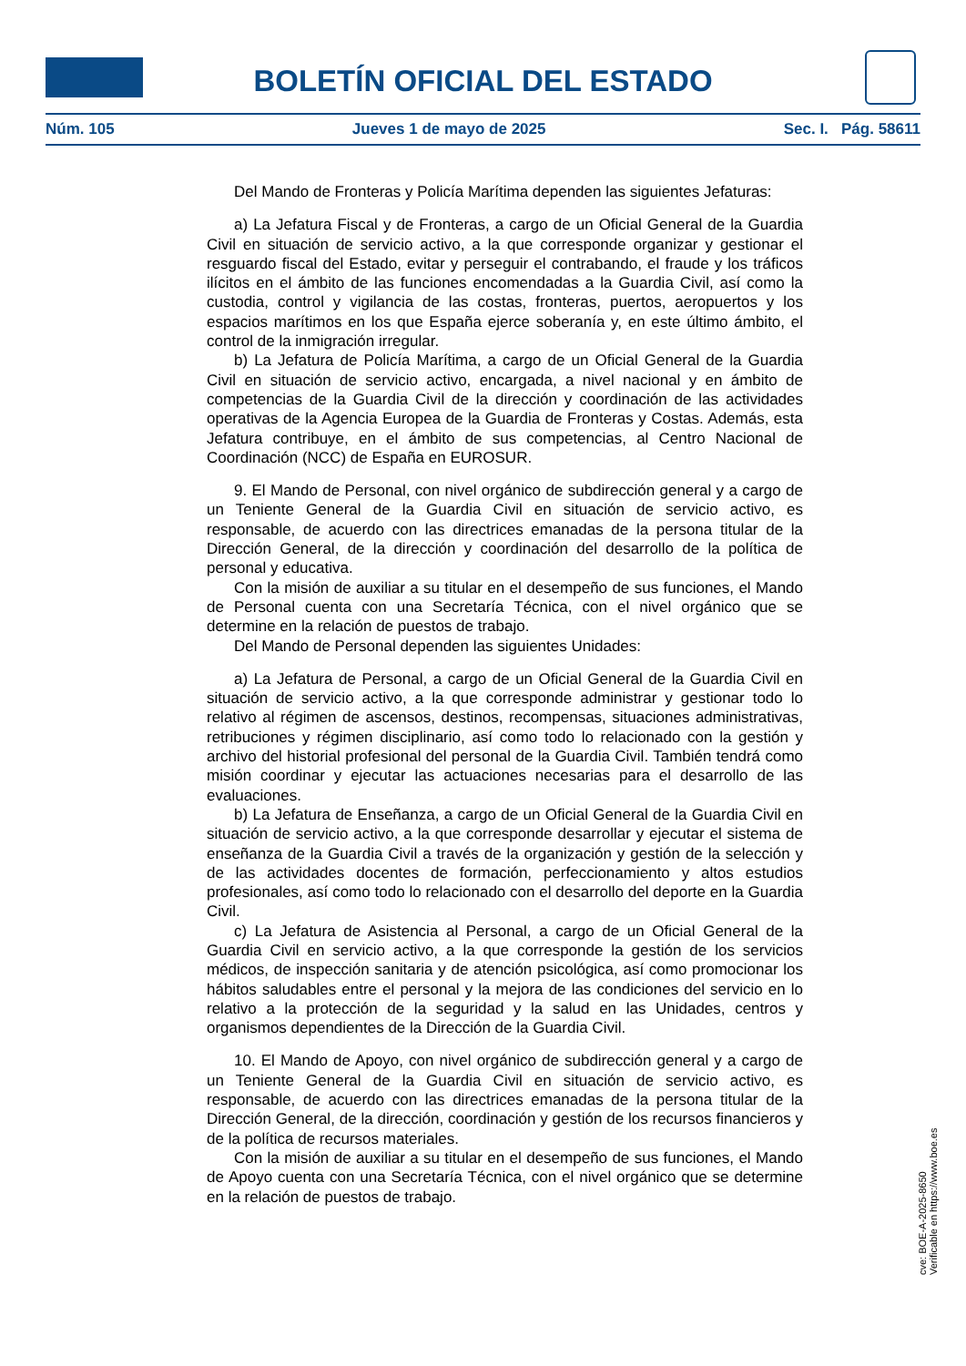BOLETÍN OFICIAL DEL ESTADO
Núm. 105 Jueves 1 de mayo de 2025 Sec. I. Pág. 58611
Del Mando de Fronteras y Policía Marítima dependen las siguientes Jefaturas:
a) La Jefatura Fiscal y de Fronteras, a cargo de un Oficial General de la Guardia Civil en situación de servicio activo, a la que corresponde organizar y gestionar el resguardo fiscal del Estado, evitar y perseguir el contrabando, el fraude y los tráficos ilícitos en el ámbito de las funciones encomendadas a la Guardia Civil, así como la custodia, control y vigilancia de las costas, fronteras, puertos, aeropuertos y los espacios marítimos en los que España ejerce soberanía y, en este último ámbito, el control de la inmigración irregular.
b) La Jefatura de Policía Marítima, a cargo de un Oficial General de la Guardia Civil en situación de servicio activo, encargada, a nivel nacional y en ámbito de competencias de la Guardia Civil de la dirección y coordinación de las actividades operativas de la Agencia Europea de la Guardia de Fronteras y Costas. Además, esta Jefatura contribuye, en el ámbito de sus competencias, al Centro Nacional de Coordinación (NCC) de España en EUROSUR.
9. El Mando de Personal, con nivel orgánico de subdirección general y a cargo de un Teniente General de la Guardia Civil en situación de servicio activo, es responsable, de acuerdo con las directrices emanadas de la persona titular de la Dirección General, de la dirección y coordinación del desarrollo de la política de personal y educativa.
Con la misión de auxiliar a su titular en el desempeño de sus funciones, el Mando de Personal cuenta con una Secretaría Técnica, con el nivel orgánico que se determine en la relación de puestos de trabajo.
Del Mando de Personal dependen las siguientes Unidades:
a) La Jefatura de Personal, a cargo de un Oficial General de la Guardia Civil en situación de servicio activo, a la que corresponde administrar y gestionar todo lo relativo al régimen de ascensos, destinos, recompensas, situaciones administrativas, retribuciones y régimen disciplinario, así como todo lo relacionado con la gestión y archivo del historial profesional del personal de la Guardia Civil. También tendrá como misión coordinar y ejecutar las actuaciones necesarias para el desarrollo de las evaluaciones.
b) La Jefatura de Enseñanza, a cargo de un Oficial General de la Guardia Civil en situación de servicio activo, a la que corresponde desarrollar y ejecutar el sistema de enseñanza de la Guardia Civil a través de la organización y gestión de la selección y de las actividades docentes de formación, perfeccionamiento y altos estudios profesionales, así como todo lo relacionado con el desarrollo del deporte en la Guardia Civil.
c) La Jefatura de Asistencia al Personal, a cargo de un Oficial General de la Guardia Civil en servicio activo, a la que corresponde la gestión de los servicios médicos, de inspección sanitaria y de atención psicológica, así como promocionar los hábitos saludables entre el personal y la mejora de las condiciones del servicio en lo relativo a la protección de la seguridad y la salud en las Unidades, centros y organismos dependientes de la Dirección de la Guardia Civil.
10. El Mando de Apoyo, con nivel orgánico de subdirección general y a cargo de un Teniente General de la Guardia Civil en situación de servicio activo, es responsable, de acuerdo con las directrices emanadas de la persona titular de la Dirección General, de la dirección, coordinación y gestión de los recursos financieros y de la política de recursos materiales.
Con la misión de auxiliar a su titular en el desempeño de sus funciones, el Mando de Apoyo cuenta con una Secretaría Técnica, con el nivel orgánico que se determine en la relación de puestos de trabajo.
cve: BOE-A-2025-8650
Verificable en https://www.boe.es